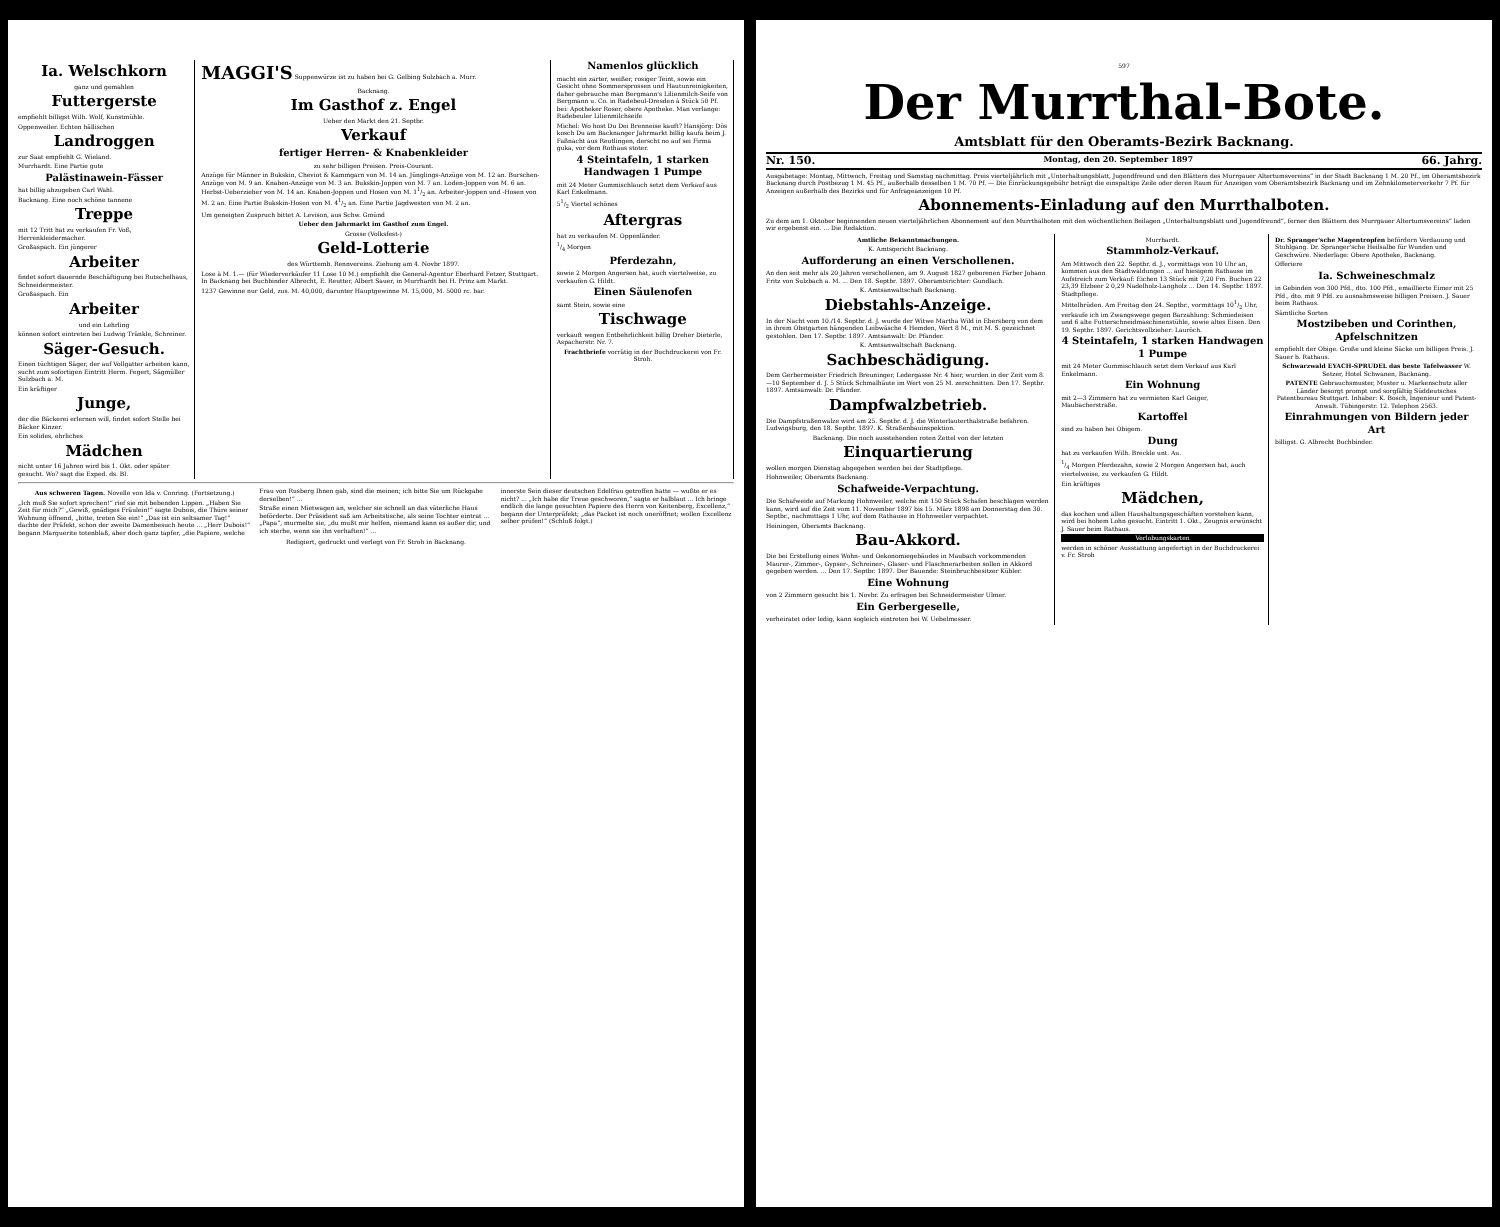Ia. Welschkorn
ganz und gemahlen
Futtergerste
empfiehlt billigst Wilh. Wolf, Kunstmühle.
Oppenweiler. Echten hällischen
Landroggen
zur Saat empfiehlt G. Wieland.
Murrhardt. Eine Partie gute
Palästinawein-Fässer
hat billig abzugeben Carl Wahl.
Backnang. Eine noch schöne tannene
Treppe
mit 12 Tritt hat zu verkaufen Fr. Voß, Herrenkleidermacher.
Großaspach. Ein jüngerer
Arbeiter
findet sofort dauernde Beschäftigung bei Rutschelhaus, Schneidermeister.
Großaspach. Ein
Arbeiter
und ein Lehrling
können sofort eintreten bei Ludwig Tränkle, Schreiner.
Säger-Gesuch.
Einen tüchtigen Säger, der auf Vollgatter arbeiten kann, sucht zum sofortigen Eintritt Herm. Fegert, Sägmüller Sulzbach a. M.
Ein kräftiger
Junge,
der die Bäckerei erlernen will, findet sofort Stelle bei Bäcker Kinzer.
Ein solides, ehrliches
Mädchen
nicht unter 16 Jahren wird bis 1. Okt. oder später gesucht. Wo? sagt die Exped. ds. Bl.
MAGGI'S Suppenwürze ist zu haben bei G. Gelbing Sulzbach a. Murr.
Backnang.
Im Gasthof z. Engel
Ueber den Markt den 21. Septbr.
Verkauf
fertiger Herren- & Knabenkleider
zu sehr billigen Preisen. Preis-Courant.
Anzüge für Männer in Bukskin, Cheviot & Kammgarn von M. 14 an. Jünglings-Anzüge von M. 12 an. Burschen-Anzüge von M. 9 an. Knaben-Anzüge von M. 3 an. Bukskin-Joppen von M. 7 an. Loden-Joppen von M. 6 an. Herbst-Ueberzieher von M. 14 an. Knaben-Joppen und Hosen von M. 11/2 an. Arbeiter-Joppen und -Hosen von M. 2 an. Eine Partie Bukskin-Hosen von M. 41/2 an. Eine Partie Jagdwesten von M. 2 an.
Um geneigten Zuspruch bittet A. Levison, aus Schw. Gmünd
Ueber den Jahrmarkt im Gasthof zum Engel.
Grosse (Volksfest-)
Geld-Lotterie
des Württemb. Rennvereins. Ziehung am 4. Novbr 1897.
Lose à M. 1.— (für Wiederverkäufer 11 Lose 10 M.) empfiehlt die General-Agentur Eberhard Fetzer, Stuttgart. In Backnang bei Buchbinder Albrecht, E. Reutter, Albert Sauer, in Murrhardt bei H. Prinz am Markt.
1237 Gewinne nur Geld, zus. M. 40,000, darunter Hauptgewinne M. 15,000, M. 5000 rc. bar.
Namenlos glücklich
macht ein zarter, weißer, rosiger Teint, sowie ein Gesicht ohne Sommersprossen und Hautunreinigkeiten, daher gebrauche man Bergmann's Lilienmilch-Seife von Bergmann u. Co. in Radebeul-Dresden à Stück 50 Pf. bei: Apotheker Roser, obere Apotheke. Man verlange: Radebeuler Lilienmilchseife
Michel: Wo host Du Dei Brenneise kauft? Hansjörg: Dös kosch Du am Backnanger Jahrmarkt billig kaufa beim J. Faßnacht aus Reutlingen, derscht no auf sei Firma guka, vor dem Rothaus stoter.
4 Steintafeln, 1 starken Handwagen 1 Pumpe
mit 24 Meter Gummischlauch setzt dem Verkauf aus Karl Enkelmann.
51/2 Viertel schönes
Aftergras
hat zu verkaufen M. Oppenländer.
1/4 Morgen
Pferdezahn,
sowie 2 Morgen Angersen hat, auch viertelweise, zu verkaufen G. Hildt.
Einen Säulenofen
samt Stein, sowie eine
Tischwage
verkauft wegen Entbehrlichkeit billig Dreher Dieterle, Aspacherstr. Nr. 7.
Frachtbriefe vorrätig in der Buchdruckerei von Fr. Stroh.
Aus schweren Tagen. Novelle von Ida v. Conring. (Fortsetzung.)
„Ich muß Sie sofort sprechen!“ rief sie mit bebenden Lippen. „Haben Sie Zeit für mich?“ „Gewiß, gnädiges Fräulein!“ sagte Dubois, die Thüre seiner Wohnung öffnend, „bitte, treten Sie ein!“ „Das ist ein seltsamer Tag!“ dachte der Präfekt, schon der zweite Damenbesuch heute ... „Herr Dubois!“ begann Marguerite totenblaß, aber doch ganz tapfer, „die Papiere, welche Frau von Rusberg Ihnen gab, sind die meinen; ich bitte Sie um Rückgabe derselben!“ ...
Straße einen Mietwagen an, welcher sie schnell an das väterliche Haus beförderte. Der Präsident saß am Arbeitstische, als seine Tochter eintrat ... „Papa“, murmelte sie, „du mußt mir helfen, niemand kann es außer dir, und ich sterbe, wenn sie ihn verhaften!“ ...
innerste Sein dieser deutschen Edelfrau getroffen hatte — wußte er es nicht? ... „Ich habe dir Treue geschworen,“ sagte er halblaut ... Ich bringe endlich die lange gesuchten Papiere des Herrn von Keitenberg, Excellenz,“ begann der Unterpräfekt; „das Packet ist noch uneröffnet; wollen Excellenz selber prüfen!“ (Schluß folgt.)
Redigiert, gedruckt und verlegt von Fr. Stroh in Backnang.
597
Der Murrthal-Bote.
Amtsblatt für den Oberamts-Bezirk Backnang.
Nr. 150. Montag, den 20. September 1897 66. Jahrg.
Ausgabetage: Montag, Mittwoch, Freitag und Samstag nachmittag. Preis vierteljährlich mit „Unterhaltungsblatt, Jugendfreund und den Blättern des Murrgauer Altertumsvereins“ in der Stadt Backnang 1 M. 20 Pf., im Oberamtsbezirk Backnang durch Postbezug 1 M. 45 Pf., außerhalb desselben 1 M. 70 Pf. — Die Einrückungsgebühr beträgt die einspaltige Zeile oder deren Raum für Anzeigen vom Oberamtsbezirk Backnang und im Zehnkilometerverkehr 7 Pf. für Anzeigen außerhalb des Bezirks und für Anfrageanzeigen 10 Pf.
Abonnements-Einladung auf den Murrthalboten.
Zu dem am 1. Oktober beginnenden neuen vierteljährlichen Abonnement auf den Murrthalboten mit den wöchentlichen Beilagen „Unterhaltungsblatt und Jugendfreund“, ferner den Blättern des Murrgauer Altertumsvereins“ laden wir ergebenst ein. ... Die Redaktion.
Amtliche Bekanntmachungen.
K. Amtsgericht Backnang.
Aufforderung an einen Verschollenen.
An den seit mehr als 20 Jahren verschollenen, am 9. August 1827 geborenen Färber Johann Fritz von Sulzbach a. M. ... Den 18. Septbr. 1897. Oberamtsrichter: Gundlach.
K. Amtsanwaltschaft Backnang.
Diebstahls-Anzeige.
In der Nacht vom 10./14. Septbr. d. J. wurde der Witwe Martha Wild in Ebersberg von dem in ihrem Obstgarten hängenden Leibwäsche 4 Hemden, Wert 8 M., mit M. S. gezeichnet gestohlen. Den 17. Septbr. 1897. Amtsanwalt: Dr. Pfander.
K. Amtsanwaltschaft Backnang.
Sachbeschädigung.
Dem Gerbermeister Friedrich Breuninger, Ledergasse Nr. 4 hier, wurden in der Zeit vom 8.—10 September d. J. 5 Stück Schmalhäute im Wert von 25 M. zerschnitten. Den 17. Septbr. 1897. Amtsanwalt: Dr. Pfander.
Dampfwalzbetrieb.
Die Dampfstraßenwalze wird am 25. Septbr. d. J. die Winterlauterthalstraße befahren. Ludwigsburg, den 18. Septbr. 1897. K. Straßenbauinspektion.
Backnang. Die noch ausstehenden roten Zettel von der letzten
Einquartierung
wollen morgen Dienstag abgegeben werden bei der Stadtpflege.
Hohnweiler, Oberamts Backnang.
Schafweide-Verpachtung.
Die Schafweide auf Markung Hohnweiler, welche mit 150 Stück Schafen beschlagen werden kann, wird auf die Zeit vom 11. November 1897 bis 15. März 1898 am Donnerstag den 30. Septbr., nachmittags 1 Uhr, auf dem Rathause in Hohnweiler verpachtet.
Heiningen, Oberamts Backnang.
Bau-Akkord.
Die bei Erstellung eines Wohn- und Oekonomiegebäudes in Maubach vorkommenden Maurer-, Zimmer-, Gypser-, Schreiner-, Glaser- und Flaschnerarbeiten sollen in Akkord gegeben werden. ... Den 17. Septbr. 1897. Der Bauende: Steinbruchbesitzer Kübler.
Eine Wohnung
von 2 Zimmern gesucht bis 1. Novbr. Zu erfragen bei Schneidermeister Ulmer.
Ein Gerbergeselle,
verheiratet oder ledig, kann sogleich eintreten bei W. Uebelmesser.
Murrhardt.
Stammholz-Verkauf.
Am Mittwoch den 22. Septbr. d. J., vormittags von 10 Uhr an, kommen aus den Stadtwaldungen ... auf hiesigem Rathause im Aufstreich zum Verkauf: Eichen 13 Stück mit 7,20 Fm. Buchen 22 23,39 Elzbeer 2 0,29 Nadelholz-Langholz ... Den 14. Septbr. 1897. Stadtpflege.
Mittelbrüden. Am Freitag den 24. Septbr., vormittags 101/2 Uhr, verkaufe ich im Zwangswege gegen Barzahlung: Schmiedeisen und 6 alte Futterschneidmaschinenstühle, sowie altes Eisen. Den 19. Septbr. 1897. Gerichtsvollzieher: Lauröch.
4 Steintafeln, 1 starken Handwagen 1 Pumpe
mit 24 Meter Gummischlauch setzt dem Verkauf aus Karl Enkelmann.
Ein Wohnung
mit 2—3 Zimmern hat zu vermieten Karl Geiger, Maubacherstraße.
Kartoffel
sind zu haben bei Obigem.
Dung
hat zu verkaufen Wilh. Breckle unt. Au.
1/4 Morgen Pferdezahn, sowie 2 Morgen Angersen hat, auch viertelweise, zu verkaufen G. Hildt.
Ein kräftiges
Mädchen,
das kochen und allen Haushaltungsgeschäften vorstehen kann, wird bei hohem Lohn gesucht. Eintritt 1. Okt., Zeugnis erwünscht J. Sauer beim Rathaus.
Verlobungskarten
werden in schöner Ausstattung angefertigt in der Buchdruckerei v. Fr. Stroh
Dr. Spranger'sche Magentropfen befördern Verdauung und Stuhlgang. Dr. Spranger'sche Heilsalbe für Wunden und Geschwüre. Niederlage: Obere Apotheke, Backnang.
Offeriere
Ia. Schweineschmalz
in Gebinden von 300 Pfd., dto. 100 Pfd., emaillierte Eimer mit 25 Pfd., dto. mit 9 Pfd. zu ausnahmsweise billigen Preisen. J. Sauer beim Rathaus.
Sämtliche Sorten
Mostzibeben und Corinthen, Apfelschnitzen
empfiehlt der Obige. Große und kleine Säcke um billigen Preis. J. Sauer b. Rathaus.
Schwarzwald EYACH-SPRUDEL das beste Tafelwasser W. Setzer, Hotel Schwanen, Backnang.
PATENTE Gebrauchsmuster, Muster u. Markenschutz aller Länder besorgt prompt und sorgfältig Süddeutsches Patentbureau Stuttgart. Inhaber: K. Bosch, Ingenieur und Patent-Anwalt. Tübingerstr. 12. Telephon 2563.
Einrahmungen von Bildern jeder Art
billigst. G. Albrecht Buchbinder.